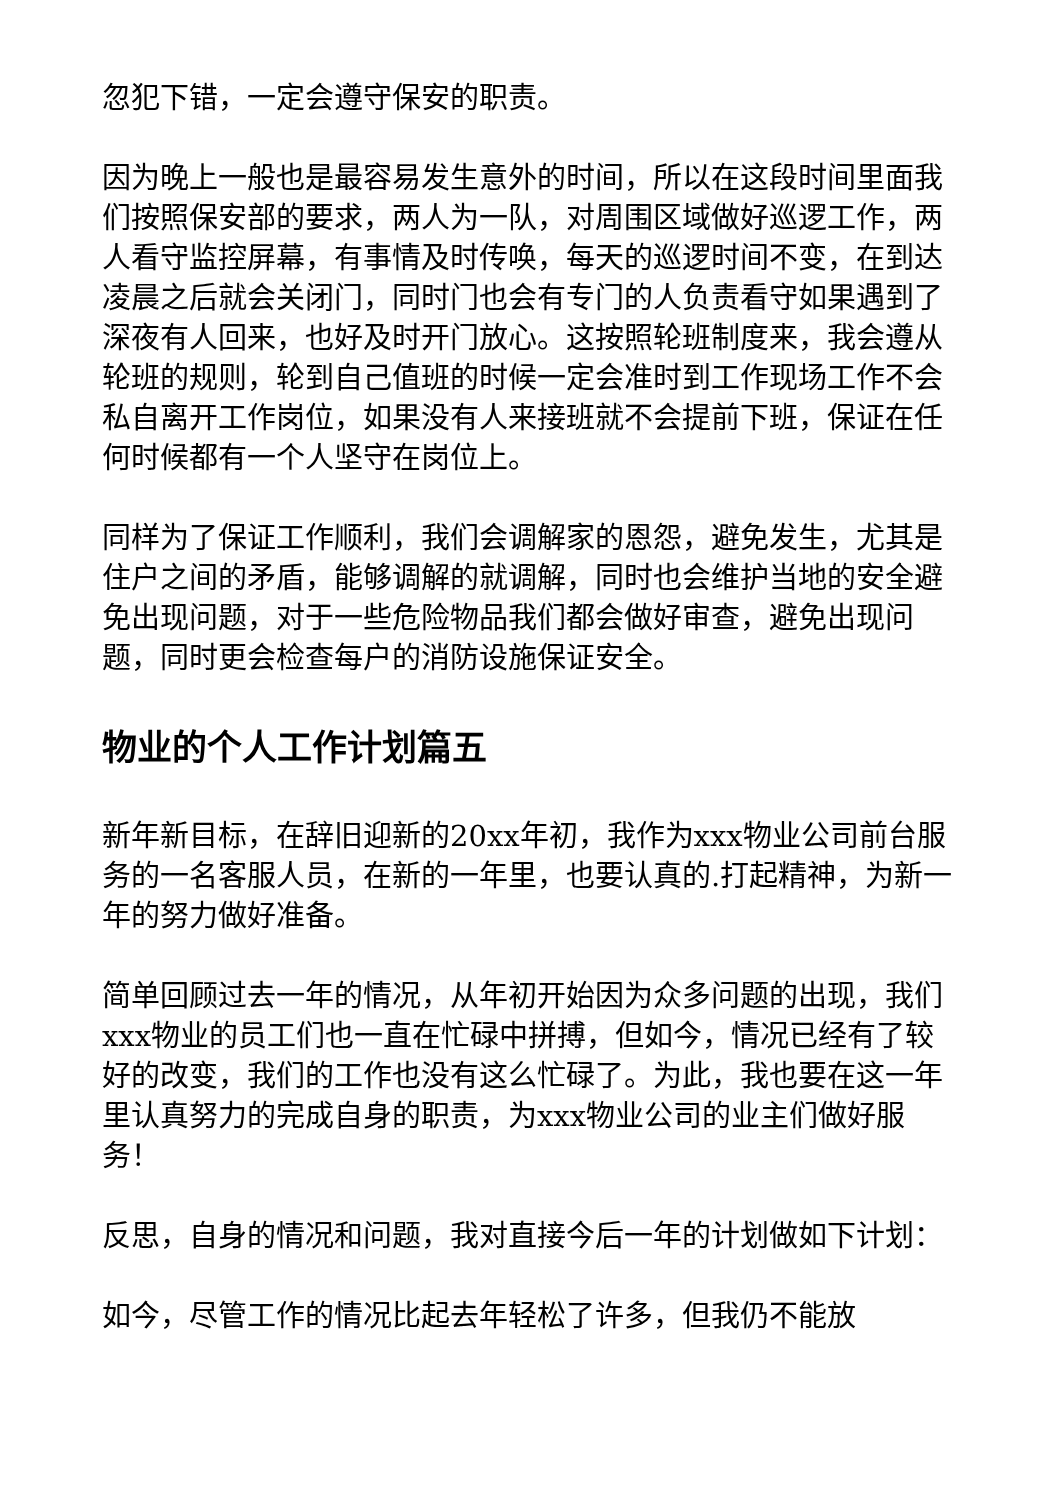忽犯下错，一定会遵守保安的职责。
因为晚上一般也是最容易发生意外的时间，所以在这段时间里面我们按照保安部的要求，两人为一队，对周围区域做好巡逻工作，两人看守监控屏幕，有事情及时传唤，每天的巡逻时间不变，在到达凌晨之后就会关闭门，同时门也会有专门的人负责看守如果遇到了深夜有人回来，也好及时开门放心。这按照轮班制度来，我会遵从轮班的规则，轮到自己值班的时候一定会准时到工作现场工作不会私自离开工作岗位，如果没有人来接班就不会提前下班，保证在任何时候都有一个人坚守在岗位上。
同样为了保证工作顺利，我们会调解家的恩怨，避免发生，尤其是住户之间的矛盾，能够调解的就调解，同时也会维护当地的安全避免出现问题，对于一些危险物品我们都会做好审查，避免出现问题，同时更会检查每户的消防设施保证安全。
物业的个人工作计划篇五
新年新目标，在辞旧迎新的20xx年初，我作为xxx物业公司前台服务的一名客服人员，在新的一年里，也要认真的.打起精神，为新一年的努力做好准备。
简单回顾过去一年的情况，从年初开始因为众多问题的出现，我们xxx物业的员工们也一直在忙碌中拼搏，但如今，情况已经有了较好的改变，我们的工作也没有这么忙碌了。为此，我也要在这一年里认真努力的完成自身的职责，为xxx物业公司的业主们做好服务！
反思，自身的情况和问题，我对直接今后一年的计划做如下计划：
如今，尽管工作的情况比起去年轻松了许多，但我仍不能放